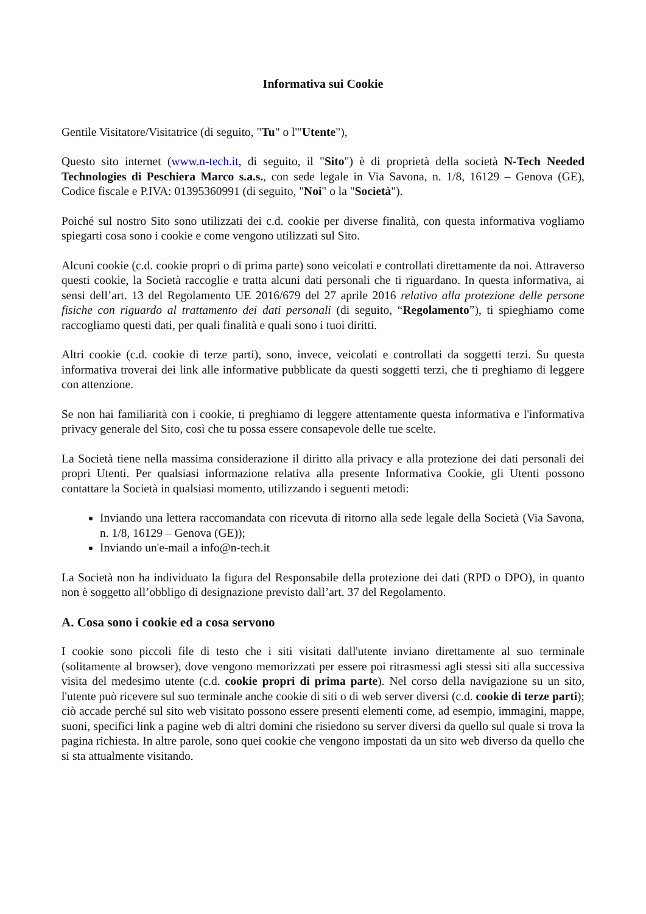Informativa sui Cookie
Gentile Visitatore/Visitatrice (di seguito, "Tu" o l'"Utente"),
Questo sito internet (www.n-tech.it, di seguito, il "Sito") è di proprietà della società N-Tech Needed Technologies di Peschiera Marco s.a.s., con sede legale in Via Savona, n. 1/8, 16129 – Genova (GE), Codice fiscale e P.IVA: 01395360991 (di seguito, "Noi" o la "Società").
Poiché sul nostro Sito sono utilizzati dei c.d. cookie per diverse finalità, con questa informativa vogliamo spiegarti cosa sono i cookie e come vengono utilizzati sul Sito.
Alcuni cookie (c.d. cookie propri o di prima parte) sono veicolati e controllati direttamente da noi. Attraverso questi cookie, la Società raccoglie e tratta alcuni dati personali che ti riguardano. In questa informativa, ai sensi dell’art. 13 del Regolamento UE 2016/679 del 27 aprile 2016 relativo alla protezione delle persone fisiche con riguardo al trattamento dei dati personali (di seguito, “Regolamento”), ti spieghiamo come raccogliamo questi dati, per quali finalità e quali sono i tuoi diritti.
Altri cookie (c.d. cookie di terze parti), sono, invece, veicolati e controllati da soggetti terzi. Su questa informativa troverai dei link alle informative pubblicate da questi soggetti terzi, che ti preghiamo di leggere con attenzione.
Se non hai familiarità con i cookie, ti preghiamo di leggere attentamente questa informativa e l'informativa privacy generale del Sito, così che tu possa essere consapevole delle tue scelte.
La Società tiene nella massima considerazione il diritto alla privacy e alla protezione dei dati personali dei propri Utenti. Per qualsiasi informazione relativa alla presente Informativa Cookie, gli Utenti possono contattare la Società in qualsiasi momento, utilizzando i seguenti metodi:
Inviando una lettera raccomandata con ricevuta di ritorno alla sede legale della Società (Via Savona, n. 1/8, 16129 – Genova (GE));
Inviando un'e-mail a info@n-tech.it
La Società non ha individuato la figura del Responsabile della protezione dei dati (RPD o DPO), in quanto non è soggetto all’obbligo di designazione previsto dall’art. 37 del Regolamento.
A. Cosa sono i cookie ed a cosa servono
I cookie sono piccoli file di testo che i siti visitati dall'utente inviano direttamente al suo terminale (solitamente al browser), dove vengono memorizzati per essere poi ritrasmessi agli stessi siti alla successiva visita del medesimo utente (c.d. cookie propri di prima parte). Nel corso della navigazione su un sito, l'utente può ricevere sul suo terminale anche cookie di siti o di web server diversi (c.d. cookie di terze parti); ciò accade perché sul sito web visitato possono essere presenti elementi come, ad esempio, immagini, mappe, suoni, specifici link a pagine web di altri domini che risiedono su server diversi da quello sul quale si trova la pagina richiesta. In altre parole, sono quei cookie che vengono impostati da un sito web diverso da quello che si sta attualmente visitando.